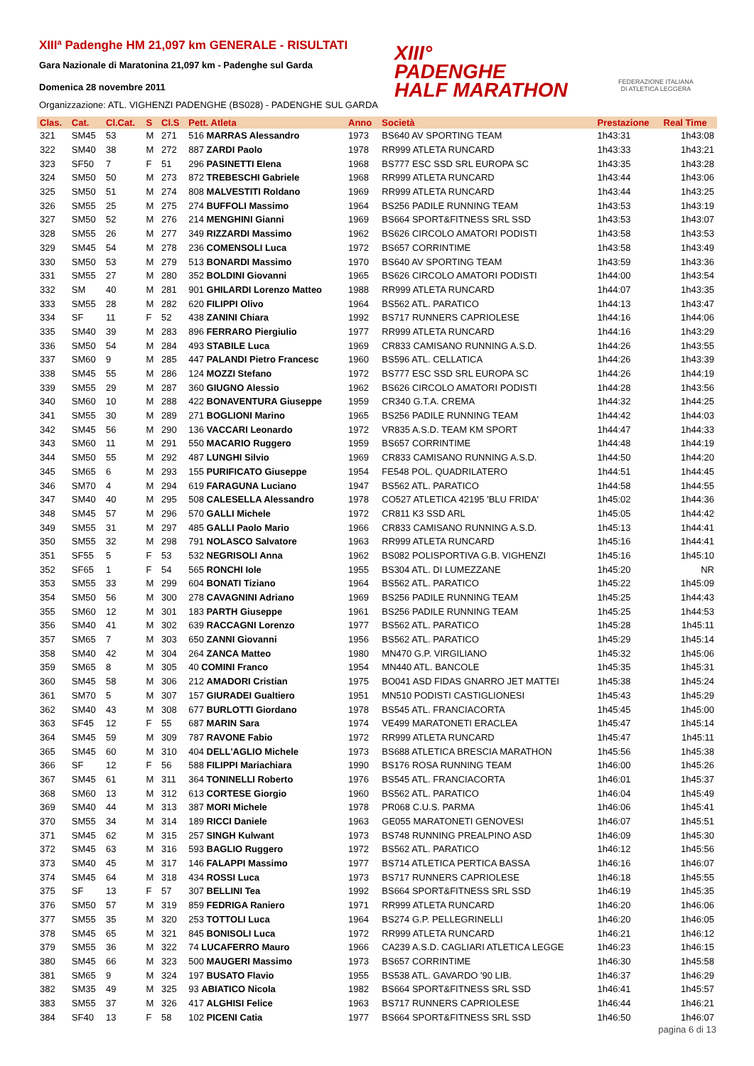XIIIª Padenghe HM 21,097 km GENERALE - RISULTATI
Gara Nazionale di Maratonina 21,097 km - Padenghe sul Garda
Domenica 28 novembre 2011
Organizzazione: ATL. VIGHENZI PADENGHE (BS028) - PADENGHE SUL GARDA
XIII°
PADENGHE
HALF MARATHON
FEDERAZIONE ITALIANA
DI ATLETICA LEGGERA
| Clas. | Cat. | Cl.Cat. | S | Cl.S | Pett. Atleta | Anno | Società | Prestazione | Real Time |
| --- | --- | --- | --- | --- | --- | --- | --- | --- | --- |
| 321 | SM45 | 53 | M | 271 | 516 MARRAS Alessandro | 1973 | BS640 AV SPORTING TEAM | 1h43:31 | 1h43:08 |
| 322 | SM40 | 38 | M | 272 | 887 ZARDI Paolo | 1978 | RR999 ATLETA RUNCARD | 1h43:33 | 1h43:21 |
| 323 | SF50 | 7 | F | 51 | 296 PASINETTI Elena | 1968 | BS777 ESC SSD SRL EUROPA SC | 1h43:35 | 1h43:28 |
| 324 | SM50 | 50 | M | 273 | 872 TREBESCHI Gabriele | 1968 | RR999 ATLETA RUNCARD | 1h43:44 | 1h43:06 |
| 325 | SM50 | 51 | M | 274 | 808 MALVESTITI Roldano | 1969 | RR999 ATLETA RUNCARD | 1h43:44 | 1h43:25 |
| 326 | SM55 | 25 | M | 275 | 274 BUFFOLI Massimo | 1964 | BS256 PADILE RUNNING TEAM | 1h43:53 | 1h43:19 |
| 327 | SM50 | 52 | M | 276 | 214 MENGHINI Gianni | 1969 | BS664 SPORT&FITNESS SRL SSD | 1h43:53 | 1h43:07 |
| 328 | SM55 | 26 | M | 277 | 349 RIZZARDI Massimo | 1962 | BS626 CIRCOLO AMATORI PODISTI | 1h43:58 | 1h43:53 |
| 329 | SM45 | 54 | M | 278 | 236 COMENSOLI Luca | 1972 | BS657 CORRINTIME | 1h43:58 | 1h43:49 |
| 330 | SM50 | 53 | M | 279 | 513 BONARDI Massimo | 1970 | BS640 AV SPORTING TEAM | 1h43:59 | 1h43:36 |
| 331 | SM55 | 27 | M | 280 | 352 BOLDINI Giovanni | 1965 | BS626 CIRCOLO AMATORI PODISTI | 1h44:00 | 1h43:54 |
| 332 | SM | 40 | M | 281 | 901 GHILARDI Lorenzo Matteo | 1988 | RR999 ATLETA RUNCARD | 1h44:07 | 1h43:35 |
| 333 | SM55 | 28 | M | 282 | 620 FILIPPI Olivo | 1964 | BS562 ATL. PARATICO | 1h44:13 | 1h43:47 |
| 334 | SF | 11 | F | 52 | 438 ZANINI Chiara | 1992 | BS717 RUNNERS CAPRIOLESE | 1h44:16 | 1h44:06 |
| 335 | SM40 | 39 | M | 283 | 896 FERRARO Piergiulio | 1977 | RR999 ATLETA RUNCARD | 1h44:16 | 1h43:29 |
| 336 | SM50 | 54 | M | 284 | 493 STABILE Luca | 1969 | CR833 CAMISANO RUNNING A.S.D. | 1h44:26 | 1h43:55 |
| 337 | SM60 | 9 | M | 285 | 447 PALANDI Pietro Francesc | 1960 | BS596 ATL. CELLATICA | 1h44:26 | 1h43:39 |
| 338 | SM45 | 55 | M | 286 | 124 MOZZI Stefano | 1972 | BS777 ESC SSD SRL EUROPA SC | 1h44:26 | 1h44:19 |
| 339 | SM55 | 29 | M | 287 | 360 GIUGNO Alessio | 1962 | BS626 CIRCOLO AMATORI PODISTI | 1h44:28 | 1h43:56 |
| 340 | SM60 | 10 | M | 288 | 422 BONAVENTURA Giuseppe | 1959 | CR340 G.T.A. CREMA | 1h44:32 | 1h44:25 |
| 341 | SM55 | 30 | M | 289 | 271 BOGLIONI Marino | 1965 | BS256 PADILE RUNNING TEAM | 1h44:42 | 1h44:03 |
| 342 | SM45 | 56 | M | 290 | 136 VACCARI Leonardo | 1972 | VR835 A.S.D. TEAM KM SPORT | 1h44:47 | 1h44:33 |
| 343 | SM60 | 11 | M | 291 | 550 MACARIO Ruggero | 1959 | BS657 CORRINTIME | 1h44:48 | 1h44:19 |
| 344 | SM50 | 55 | M | 292 | 487 LUNGHI Silvio | 1969 | CR833 CAMISANO RUNNING A.S.D. | 1h44:50 | 1h44:20 |
| 345 | SM65 | 6 | M | 293 | 155 PURIFICATO Giuseppe | 1954 | FE548 POL. QUADRILATERO | 1h44:51 | 1h44:45 |
| 346 | SM70 | 4 | M | 294 | 619 FARAGUNA Luciano | 1947 | BS562 ATL. PARATICO | 1h44:58 | 1h44:55 |
| 347 | SM40 | 40 | M | 295 | 508 CALESELLA Alessandro | 1978 | CO527 ATLETICA 42195 'BLU FRIDA' | 1h45:02 | 1h44:36 |
| 348 | SM45 | 57 | M | 296 | 570 GALLI Michele | 1972 | CR811 K3 SSD ARL | 1h45:05 | 1h44:42 |
| 349 | SM55 | 31 | M | 297 | 485 GALLI Paolo Mario | 1966 | CR833 CAMISANO RUNNING A.S.D. | 1h45:13 | 1h44:41 |
| 350 | SM55 | 32 | M | 298 | 791 NOLASCO Salvatore | 1963 | RR999 ATLETA RUNCARD | 1h45:16 | 1h44:41 |
| 351 | SF55 | 5 | F | 53 | 532 NEGRISOLI Anna | 1962 | BS082 POLISPORTIVA G.B. VIGHENZI | 1h45:16 | 1h45:10 |
| 352 | SF65 | 1 | F | 54 | 565 RONCHI Iole | 1955 | BS304 ATL. DI LUMEZZANE | 1h45:20 | NR |
| 353 | SM55 | 33 | M | 299 | 604 BONATI Tiziano | 1964 | BS562 ATL. PARATICO | 1h45:22 | 1h45:09 |
| 354 | SM50 | 56 | M | 300 | 278 CAVAGNINI Adriano | 1969 | BS256 PADILE RUNNING TEAM | 1h45:25 | 1h44:43 |
| 355 | SM60 | 12 | M | 301 | 183 PARTH Giuseppe | 1961 | BS256 PADILE RUNNING TEAM | 1h45:25 | 1h44:53 |
| 356 | SM40 | 41 | M | 302 | 639 RACCAGNI Lorenzo | 1977 | BS562 ATL. PARATICO | 1h45:28 | 1h45:11 |
| 357 | SM65 | 7 | M | 303 | 650 ZANNI Giovanni | 1956 | BS562 ATL. PARATICO | 1h45:29 | 1h45:14 |
| 358 | SM40 | 42 | M | 304 | 264 ZANCA Matteo | 1980 | MN470 G.P. VIRGILIANO | 1h45:32 | 1h45:06 |
| 359 | SM65 | 8 | M | 305 | 40 COMINI Franco | 1954 | MN440 ATL. BANCOLE | 1h45:35 | 1h45:31 |
| 360 | SM45 | 58 | M | 306 | 212 AMADORI Cristian | 1975 | BO041 ASD FIDAS GNARRO JET MATTEI | 1h45:38 | 1h45:24 |
| 361 | SM70 | 5 | M | 307 | 157 GIURADEI Gualtiero | 1951 | MN510 PODISTI CASTIGLIONESI | 1h45:43 | 1h45:29 |
| 362 | SM40 | 43 | M | 308 | 677 BURLOTTI Giordano | 1978 | BS545 ATL. FRANCIACORTA | 1h45:45 | 1h45:00 |
| 363 | SF45 | 12 | F | 55 | 687 MARIN Sara | 1974 | VE499 MARATONETI ERACLEA | 1h45:47 | 1h45:14 |
| 364 | SM45 | 59 | M | 309 | 787 RAVONE Fabio | 1972 | RR999 ATLETA RUNCARD | 1h45:47 | 1h45:11 |
| 365 | SM45 | 60 | M | 310 | 404 DELL'AGLIO Michele | 1973 | BS688 ATLETICA BRESCIA MARATHON | 1h45:56 | 1h45:38 |
| 366 | SF | 12 | F | 56 | 588 FILIPPI Mariachiara | 1990 | BS176 ROSA RUNNING TEAM | 1h46:00 | 1h45:26 |
| 367 | SM45 | 61 | M | 311 | 364 TONINELLI Roberto | 1976 | BS545 ATL. FRANCIACORTA | 1h46:01 | 1h45:37 |
| 368 | SM60 | 13 | M | 312 | 613 CORTESE Giorgio | 1960 | BS562 ATL. PARATICO | 1h46:04 | 1h45:49 |
| 369 | SM40 | 44 | M | 313 | 387 MORI Michele | 1978 | PR068 C.U.S. PARMA | 1h46:06 | 1h45:41 |
| 370 | SM55 | 34 | M | 314 | 189 RICCI Daniele | 1963 | GE055 MARATONETI GENOVESI | 1h46:07 | 1h45:51 |
| 371 | SM45 | 62 | M | 315 | 257 SINGH Kulwant | 1973 | BS748 RUNNING PREALPINO ASD | 1h46:09 | 1h45:30 |
| 372 | SM45 | 63 | M | 316 | 593 BAGLIO Ruggero | 1972 | BS562 ATL. PARATICO | 1h46:12 | 1h45:56 |
| 373 | SM40 | 45 | M | 317 | 146 FALAPPI Massimo | 1977 | BS714 ATLETICA PERTICA BASSA | 1h46:16 | 1h46:07 |
| 374 | SM45 | 64 | M | 318 | 434 ROSSI Luca | 1973 | BS717 RUNNERS CAPRIOLESE | 1h46:18 | 1h45:55 |
| 375 | SF | 13 | F | 57 | 307 BELLINI Tea | 1992 | BS664 SPORT&FITNESS SRL SSD | 1h46:19 | 1h45:35 |
| 376 | SM50 | 57 | M | 319 | 859 FEDRIGA Raniero | 1971 | RR999 ATLETA RUNCARD | 1h46:20 | 1h46:06 |
| 377 | SM55 | 35 | M | 320 | 253 TOTTOLI Luca | 1964 | BS274 G.P. PELLEGRINELLI | 1h46:20 | 1h46:05 |
| 378 | SM45 | 65 | M | 321 | 845 BONISOLI Luca | 1972 | RR999 ATLETA RUNCARD | 1h46:21 | 1h46:12 |
| 379 | SM55 | 36 | M | 322 | 74 LUCAFERRO Mauro | 1966 | CA239 A.S.D. CAGLIARI ATLETICA LEGGE | 1h46:23 | 1h46:15 |
| 380 | SM45 | 66 | M | 323 | 500 MAUGERI Massimo | 1973 | BS657 CORRINTIME | 1h46:30 | 1h45:58 |
| 381 | SM65 | 9 | M | 324 | 197 BUSATO Flavio | 1955 | BS538 ATL. GAVARDO '90 LIB. | 1h46:37 | 1h46:29 |
| 382 | SM35 | 49 | M | 325 | 93 ABIATICO Nicola | 1982 | BS664 SPORT&FITNESS SRL SSD | 1h46:41 | 1h45:57 |
| 383 | SM55 | 37 | M | 326 | 417 ALGHISI Felice | 1963 | BS717 RUNNERS CAPRIOLESE | 1h46:44 | 1h46:21 |
| 384 | SF40 | 13 | F | 58 | 102 PICENI Catia | 1977 | BS664 SPORT&FITNESS SRL SSD | 1h46:50 | 1h46:07 |
pagina 6 di 13